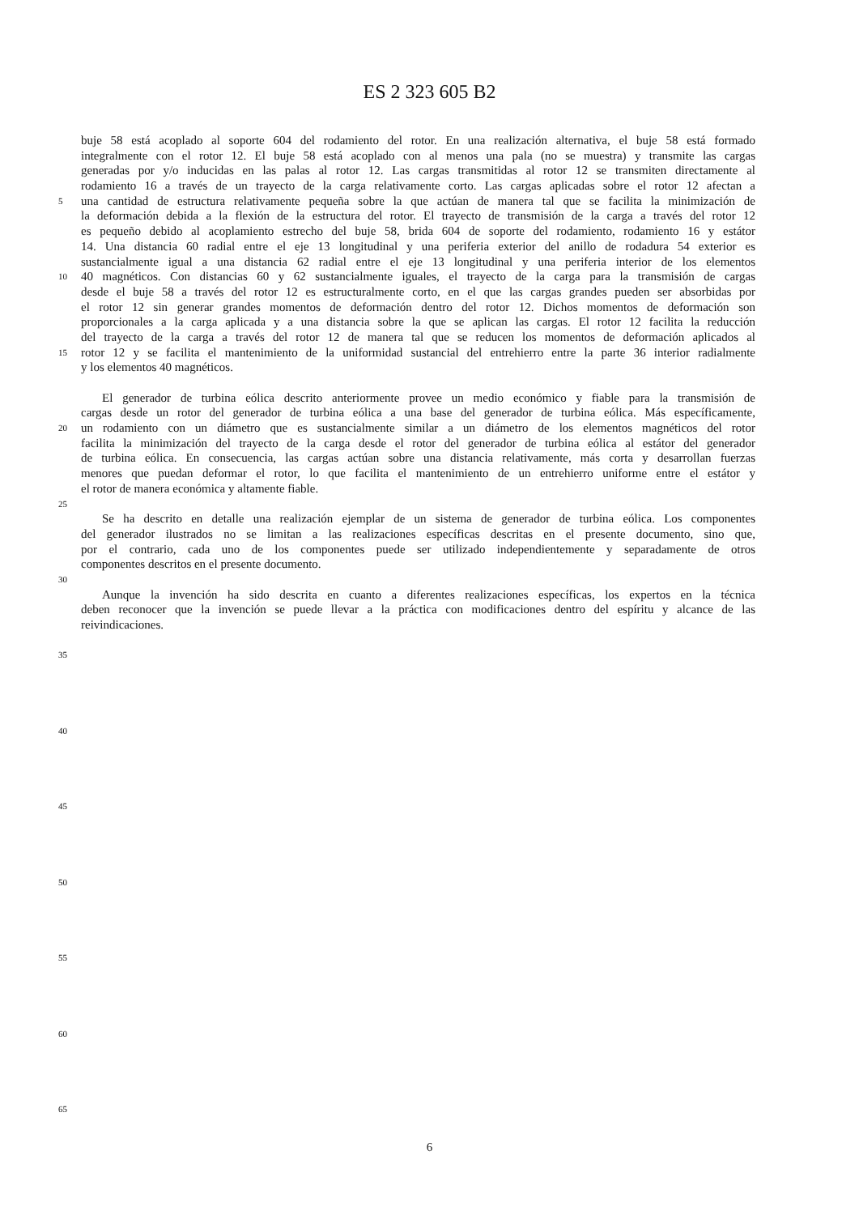ES 2 323 605 B2
buje 58 está acoplado al soporte 604 del rodamiento del rotor. En una realización alternativa, el buje 58 está formado
integralmente con el rotor 12. El buje 58 está acoplado con al menos una pala (no se muestra) y transmite las cargas
generadas por y/o inducidas en las palas al rotor 12. Las cargas transmitidas al rotor 12 se transmiten directamente al
rodamiento 16 a través de un trayecto de la carga relativamente corto. Las cargas aplicadas sobre el rotor 12 afectan a
5
una cantidad de estructura relativamente pequeña sobre la que actúan de manera tal que se facilita la minimización de
la deformación debida a la flexión de la estructura del rotor. El trayecto de transmisión de la carga a través del rotor 12
es pequeño debido al acoplamiento estrecho del buje 58, brida 604 de soporte del rodamiento, rodamiento 16 y estátor
14. Una distancia 60 radial entre el eje 13 longitudinal y una periferia exterior del anillo de rodadura 54 exterior es
sustancialmente igual a una distancia 62 radial entre el eje 13 longitudinal y una periferia interior de los elementos
10
40 magnéticos. Con distancias 60 y 62 sustancialmente iguales, el trayecto de la carga para la transmisión de cargas
desde el buje 58 a través del rotor 12 es estructuralmente corto, en el que las cargas grandes pueden ser absorbidas por
el rotor 12 sin generar grandes momentos de deformación dentro del rotor 12. Dichos momentos de deformación son
proporcionales a la carga aplicada y a una distancia sobre la que se aplican las cargas. El rotor 12 facilita la reducción
del trayecto de la carga a través del rotor 12 de manera tal que se reducen los momentos de deformación aplicados al
15
rotor 12 y se facilita el mantenimiento de la uniformidad sustancial del entrehierro entre la parte 36 interior radialmente
y los elementos 40 magnéticos.
El generador de turbina eólica descrito anteriormente provee un medio económico y fiable para la transmisión de
cargas desde un rotor del generador de turbina eólica a una base del generador de turbina eólica. Más específicamente,
20
un rodamiento con un diámetro que es sustancialmente similar a un diámetro de los elementos magnéticos del rotor
facilita la minimización del trayecto de la carga desde el rotor del generador de turbina eólica al estátor del generador
de turbina eólica. En consecuencia, las cargas actúan sobre una distancia relativamente, más corta y desarrollan fuerzas
menores que puedan deformar el rotor, lo que facilita el mantenimiento de un entrehierro uniforme entre el estátor y
el rotor de manera económica y altamente fiable.
25
Se ha descrito en detalle una realización ejemplar de un sistema de generador de turbina eólica. Los componentes
del generador ilustrados no se limitan a las realizaciones específicas descritas en el presente documento, sino que,
por el contrario, cada uno de los componentes puede ser utilizado independientemente y separadamente de otros
componentes descritos en el presente documento.
30
Aunque la invención ha sido descrita en cuanto a diferentes realizaciones específicas, los expertos en la técnica
deben reconocer que la invención se puede llevar a la práctica con modificaciones dentro del espíritu y alcance de las
reivindicaciones.
35
40
45
50
55
60
65
6